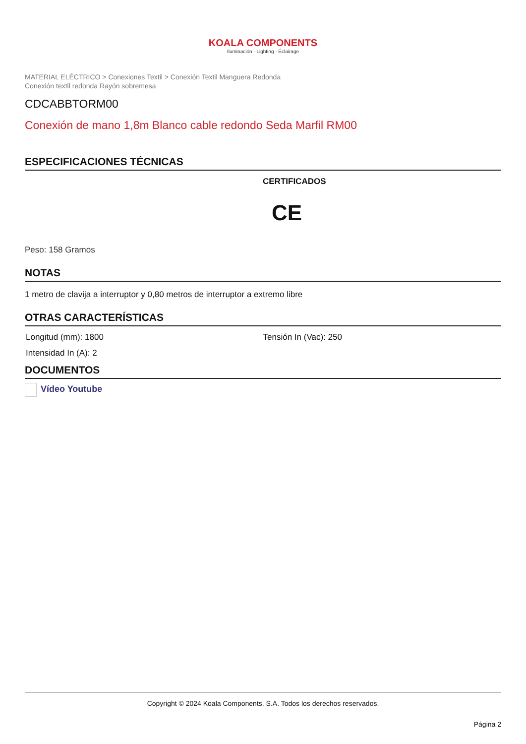KOALA COMPONENTS
Iluminación · Lighting · Éclairage
MATERIAL ELÉCTRICO > Conexiones Textil > Conexión Textil Manguera Redonda
Conexión textil redonda Rayón sobremesa
CDCABBTORM00
Conexión de mano 1,8m Blanco cable redondo Seda Marfil RM00
ESPECIFICACIONES TÉCNICAS
CERTIFICADOS
CE
Peso: 158 Gramos
NOTAS
1 metro de clavija a interruptor y 0,80 metros de interruptor a extremo libre
OTRAS CARACTERÍSTICAS
Longitud (mm): 1800 Tensión In (Vac): 250
Intensidad In (A): 2
DOCUMENTOS
Vídeo Youtube
Copyright © 2024 Koala Components, S.A. Todos los derechos reservados.
Página 2